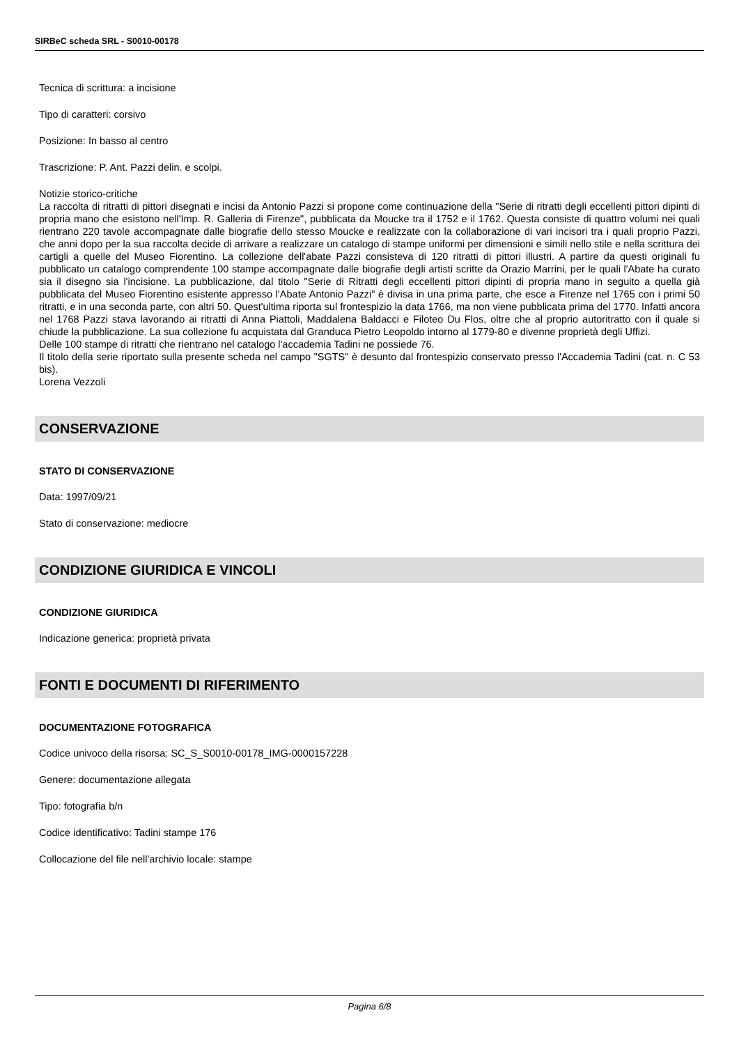SIRBeC scheda SRL - S0010-00178
Tecnica di scrittura: a incisione
Tipo di caratteri: corsivo
Posizione: In basso al centro
Trascrizione: P. Ant. Pazzi delin. e scolpi.
Notizie storico-critiche
La raccolta di ritratti di pittori disegnati e incisi da Antonio Pazzi si propone come continuazione della "Serie di ritratti degli eccellenti pittori dipinti di propria mano che esistono nell'Imp. R. Galleria di Firenze", pubblicata da Moucke tra il 1752 e il 1762. Questa consiste di quattro volumi nei quali rientrano 220 tavole accompagnate dalle biografie dello stesso Moucke e realizzate con la collaborazione di vari incisori tra i quali proprio Pazzi, che anni dopo per la sua raccolta decide di arrivare a realizzare un catalogo di stampe uniformi per dimensioni e simili nello stile e nella scrittura dei cartigli a quelle del Museo Fiorentino. La collezione dell'abate Pazzi consisteva di 120 ritratti di pittori illustri. A partire da questi originali fu pubblicato un catalogo comprendente 100 stampe accompagnate dalle biografie degli artisti scritte da Orazio Marrini, per le quali l'Abate ha curato sia il disegno sia l'incisione. La pubblicazione, dal titolo "Serie di Ritratti degli eccellenti pittori dipinti di propria mano in seguito a quella già pubblicata del Museo Fiorentino esistente appresso l'Abate Antonio Pazzi" è divisa in una prima parte, che esce a Firenze nel 1765 con i primi 50 ritratti, e in una seconda parte, con altri 50. Quest'ultima riporta sul frontespizio la data 1766, ma non viene pubblicata prima del 1770. Infatti ancora nel 1768 Pazzi stava lavorando ai ritratti di Anna Piattoli, Maddalena Baldacci e Filoteo Du Flos, oltre che al proprio autoritratto con il quale si chiude la pubblicazione. La sua collezione fu acquistata dal Granduca Pietro Leopoldo intorno al 1779-80 e divenne proprietà degli Uffizi.
Delle 100 stampe di ritratti che rientrano nel catalogo l'accademia Tadini ne possiede 76.
Il titolo della serie riportato sulla presente scheda nel campo "SGTS" è desunto dal frontespizio conservato presso l'Accademia Tadini (cat. n. C 53 bis).
Lorena Vezzoli
CONSERVAZIONE
STATO DI CONSERVAZIONE
Data: 1997/09/21
Stato di conservazione: mediocre
CONDIZIONE GIURIDICA E VINCOLI
CONDIZIONE GIURIDICA
Indicazione generica: proprietà privata
FONTI E DOCUMENTI DI RIFERIMENTO
DOCUMENTAZIONE FOTOGRAFICA
Codice univoco della risorsa: SC_S_S0010-00178_IMG-0000157228
Genere: documentazione allegata
Tipo: fotografia b/n
Codice identificativo: Tadini stampe 176
Collocazione del file nell'archivio locale: stampe
Pagina 6/8